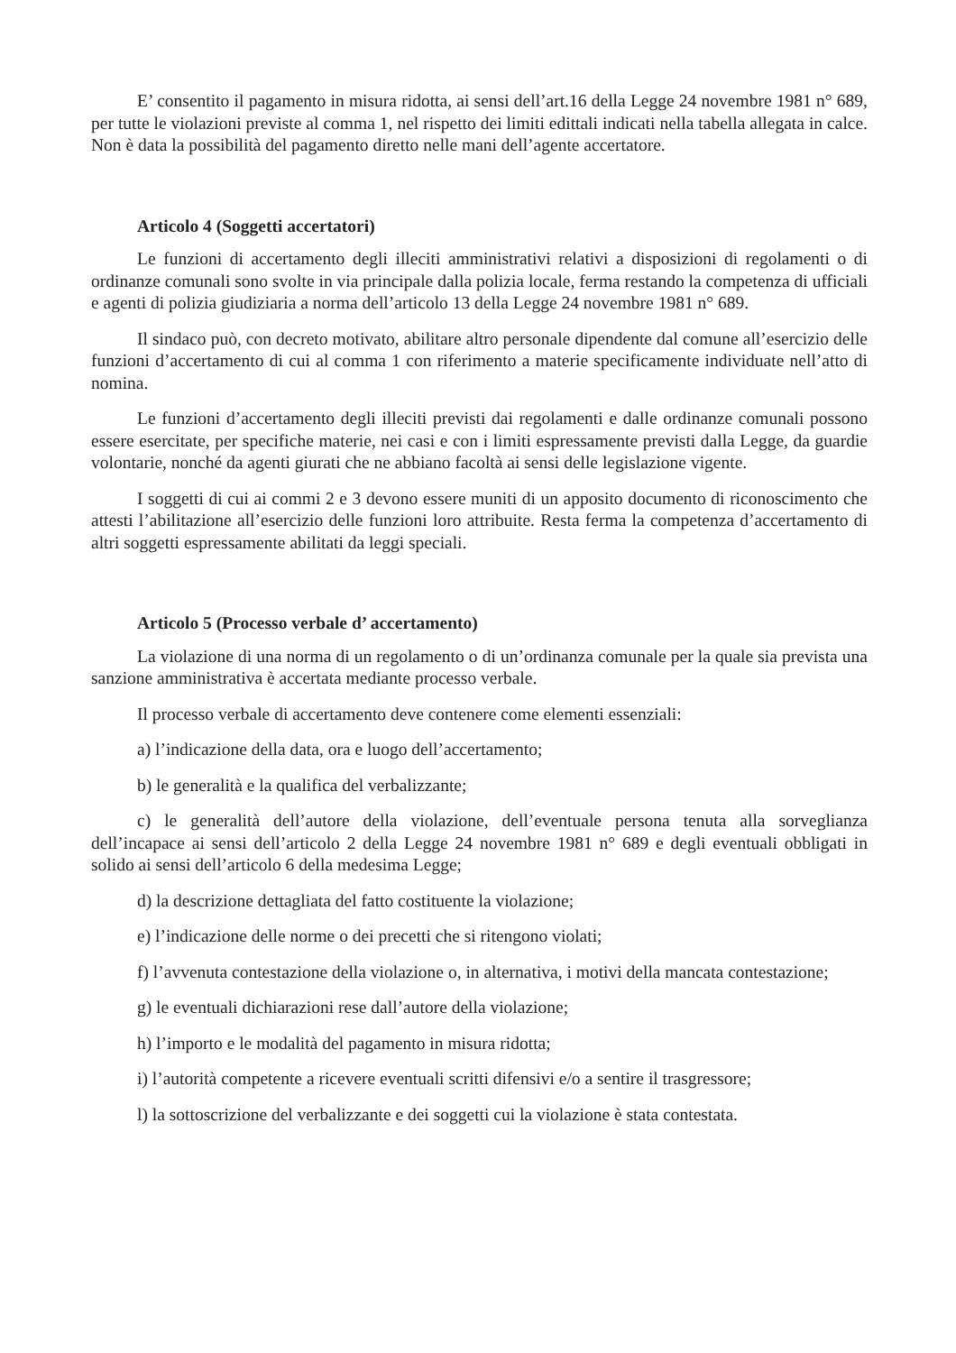E’ consentito il pagamento in misura ridotta, ai sensi dell’art.16 della Legge 24 novembre 1981 n° 689, per tutte le violazioni previste al comma 1, nel rispetto dei limiti edittali indicati nella tabella allegata in calce. Non è data la possibilità del pagamento diretto nelle mani dell’agente accertatore.
Articolo 4 (Soggetti accertatori)
Le funzioni di accertamento degli illeciti amministrativi relativi a disposizioni di regolamenti o di ordinanze comunali sono svolte in via principale dalla polizia locale, ferma restando la competenza di ufficiali e agenti di polizia giudiziaria a norma dell’articolo 13 della Legge 24 novembre 1981 n° 689.
Il sindaco può, con decreto motivato, abilitare altro personale dipendente dal comune all’esercizio delle funzioni d’accertamento di cui al comma 1 con riferimento a materie specificamente individuate nell’atto di nomina.
Le funzioni d’accertamento degli illeciti previsti dai regolamenti e dalle ordinanze comunali possono essere esercitate, per specifiche materie, nei casi e con i limiti espressamente previsti dalla Legge, da guardie volontarie, nonché da agenti giurati che ne abbiano facoltà ai sensi delle legislazione vigente.
I soggetti di cui ai commi 2 e 3 devono essere muniti di un apposito documento di riconoscimento che attesti l’abilitazione all’esercizio delle funzioni loro attribuite. Resta ferma la competenza d’accertamento di altri soggetti espressamente abilitati da leggi speciali.
Articolo 5 (Processo verbale d’ accertamento)
La violazione di una norma di un regolamento o di un’ordinanza comunale per la quale sia prevista una sanzione amministrativa è accertata mediante processo verbale.
Il processo verbale di accertamento deve contenere come elementi essenziali:
a) l’indicazione della data, ora e luogo dell’accertamento;
b) le generalità e la qualifica del verbalizzante;
c) le generalità dell’autore della violazione, dell’eventuale persona tenuta alla sorveglianza dell’incapace ai sensi dell’articolo 2 della Legge 24 novembre 1981 n° 689 e degli eventuali obbligati in solido ai sensi dell’articolo 6 della medesima Legge;
d) la descrizione dettagliata del fatto costituente la violazione;
e) l’indicazione delle norme o dei precetti che si ritengono violati;
f) l’avvenuta contestazione della violazione o, in alternativa, i motivi della mancata contestazione;
g) le eventuali dichiarazioni rese dall’autore della violazione;
h) l’importo e le modalità del pagamento in misura ridotta;
i) l’autorità competente a ricevere eventuali scritti difensivi e/o a sentire il trasgressore;
l) la sottoscrizione del verbalizzante e dei soggetti cui la violazione è stata contestata.